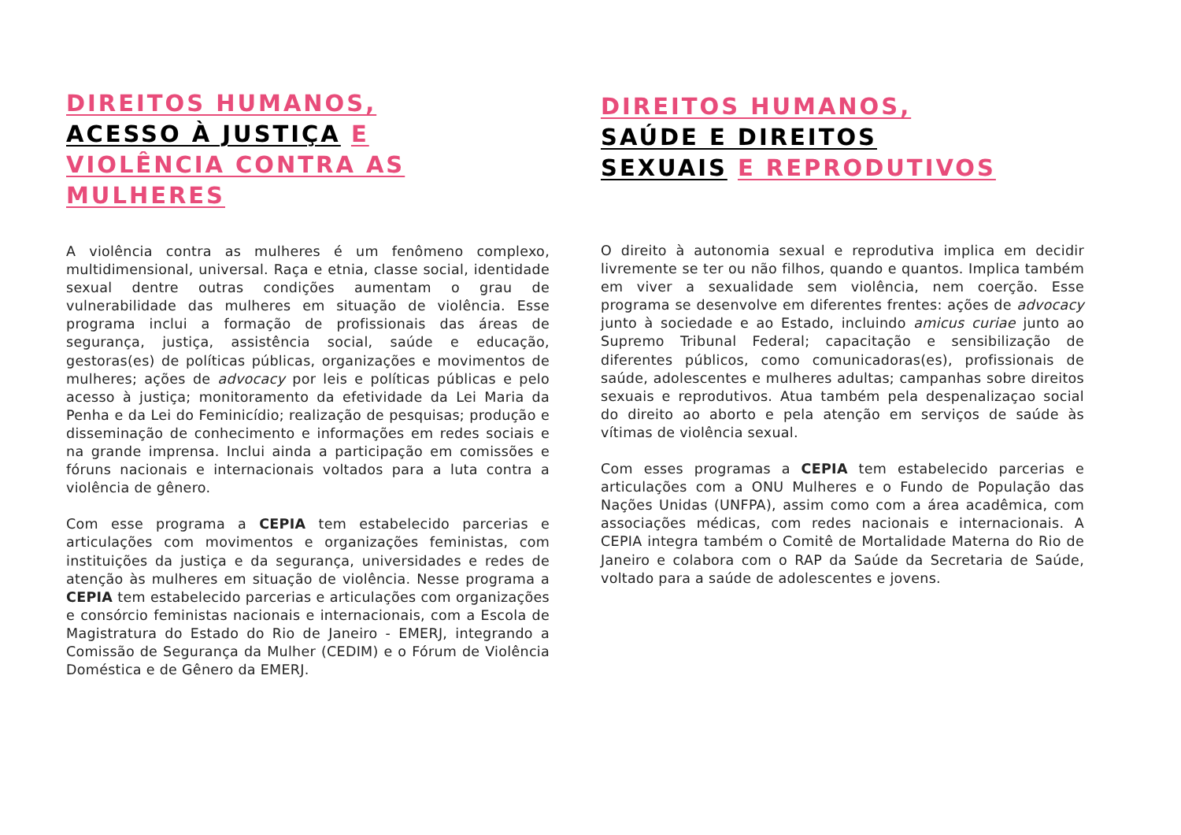DIREITOS HUMANOS,
ACESSO À JUSTIÇA E
VIOLÊNCIA CONTRA AS
MULHERES
A violência contra as mulheres é um fenômeno complexo, multidimensional, universal. Raça e etnia, classe social, identidade sexual dentre outras condições aumentam o grau de vulnerabilidade das mulheres em situação de violência. Esse programa inclui a formação de profissionais das áreas de segurança, justiça, assistência social, saúde e educação, gestoras(es) de políticas públicas, organizações e movimentos de mulheres; ações de advocacy por leis e políticas públicas e pelo acesso à justiça; monitoramento da efetividade da Lei Maria da Penha e da Lei do Feminicídio; realização de pesquisas; produção e disseminação de conhecimento e informações em redes sociais e na grande imprensa. Inclui ainda a participação em comissões e fóruns nacionais e internacionais voltados para a luta contra a violência de gênero.
Com esse programa a CEPIA tem estabelecido parcerias e articulações com movimentos e organizações feministas, com instituições da justiça e da segurança, universidades e redes de atenção às mulheres em situação de violência. Nesse programa a CEPIA tem estabelecido parcerias e articulações com organizações e consórcio feministas nacionais e internacionais, com a Escola de Magistratura do Estado do Rio de Janeiro - EMERJ, integrando a Comissão de Segurança da Mulher (CEDIM) e o Fórum de Violência Doméstica e de Gênero da EMERJ.
DIREITOS HUMANOS,
SAÚDE E DIREITOS
SEXUAIS E REPRODUTIVOS
O direito à autonomia sexual e reprodutiva implica em decidir livremente se ter ou não filhos, quando e quantos. Implica também em viver a sexualidade sem violência, nem coerção. Esse programa se desenvolve em diferentes frentes: ações de advocacy junto à sociedade e ao Estado, incluindo amicus curiae junto ao Supremo Tribunal Federal; capacitação e sensibilização de diferentes públicos, como comunicadoras(es), profissionais de saúde, adolescentes e mulheres adultas; campanhas sobre direitos sexuais e reprodutivos. Atua também pela despenalizaçao social do direito ao aborto e pela atenção em serviços de saúde às vítimas de violência sexual.
Com esses programas a CEPIA tem estabelecido parcerias e articulações com a ONU Mulheres e o Fundo de População das Nações Unidas (UNFPA), assim como com a área acadêmica, com associações médicas, com redes nacionais e internacionais. A CEPIA integra também o Comitê de Mortalidade Materna do Rio de Janeiro e colabora com o RAP da Saúde da Secretaria de Saúde, voltado para a saúde de adolescentes e jovens.